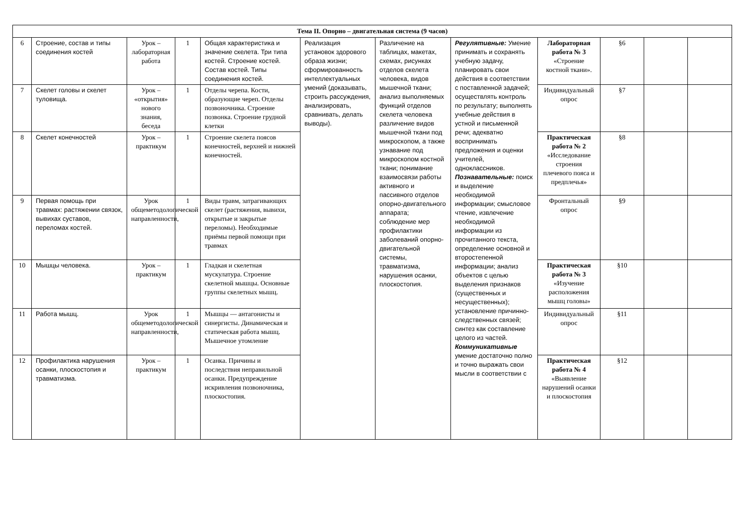| Тема II. Опорно – двигательная система (9 часов) | | | | | | | | | | | |
| --- | --- | --- | --- | --- | --- | --- | --- | --- | --- | --- | --- |
| 6 | Строение, состав и типы соединения костей | Урок – лабораторная работа | 1 | Общая характеристика и значение скелета. Три типа костей. Строение костей. Состав костей. Типы соединения костей. | Реализация установок здорового образа жизни; сформированность интеллектуальных умений (доказывать, строить рассуждения, анализировать, сравнивать, делать выводы). | Различение на таблицах, макетах, схемах, рисунках отделов скелета человека, видов мышечной ткани; анализ выполняемых функций отделов скелета человека различение видов мышечной ткани под микроскопом, а также узнавание под микроскопом костной ткани; понимание взаимосвязи работы активного и пассивного отделов опорно-двигательного аппарата; соблюдение мер профилактики заболеваний опорно-двигательной системы, травматизма, нарушения осанки, плоскостопия. | Регулятивные: Умение принимать и сохранять учебную задачу, планировать свои действия в соответствии с поставленной задачей; осуществлять контроль по результату; выполнять учебные действия в устной и письменной речи; адекватно воспринимать предложения и оценки учителей, одноклассников. Познавательные: поиск и выделение необходимой информации; смысловое чтение, извлечение необходимой информации из прочитанного текста, определение основной и второстепенной информации; анализ объектов с целью выделения признаков (существенных и несущественных); установление причинно-следственных связей; синтез как составление целого из частей. Коммуникативные умение достаточно полно и точно выражать свои мысли в соответствии с | Лабораторная работа № 3 «Строение костной ткани». | §6 | | |
| 7 | Скелет головы и скелет туловища. | Урок – «открытия» нового знания, беседа | 1 | Отделы черепа. Кости, образующие череп. Отделы позвоночника. Строение позвонка. Строение грудной клетки | | | | Индивидуальный опрос | §7 | | |
| 8 | Скелет конечностей | Урок – практикум | 1 | Строение скелета поясов конечностей, верхней и нижней конечностей. | | | | Практическая работа № 2 «Исследование строения плечевого пояса и предплечья» | §8 | | |
| 9 | Первая помощь при травмах: растяжении связок, вывихах суставов, переломах костей. | Урок общеметодологической направленности, | 1 | Виды травм, затрагивающих скелет (растяжения, вывихи, открытые и закрытые переломы). Необходимые приёмы первой помощи при травмах | | | | Фронтальный опрос | §9 | | |
| 10 | Мышцы человека. | Урок – практикум | 1 | Гладкая и скелетная мускулатура. Строение скелетной мышцы. Основные группы скелетных мышц. | | | | Практическая работа № 3 «Изучение расположения мышц головы» | §10 | | |
| 11 | Работа мышц. | Урок общеметодологической направленности, | 1 | Мышцы — антагонисты и синергисты. Динамическая и статическая работа мышц. Мышечное утомление | | | | Индивидуальный опрос | §11 | | |
| 12 | Профилактика нарушения осанки, плоскостопия и травматизма. | Урок – практикум | 1 | Осанка. Причины и последствия неправильной осанки. Предупреждение искривления позвоночника, плоскостопия. | | | | Практическая работа № 4 «Выявление нарушений осанки и плоскостопия | §12 | | |